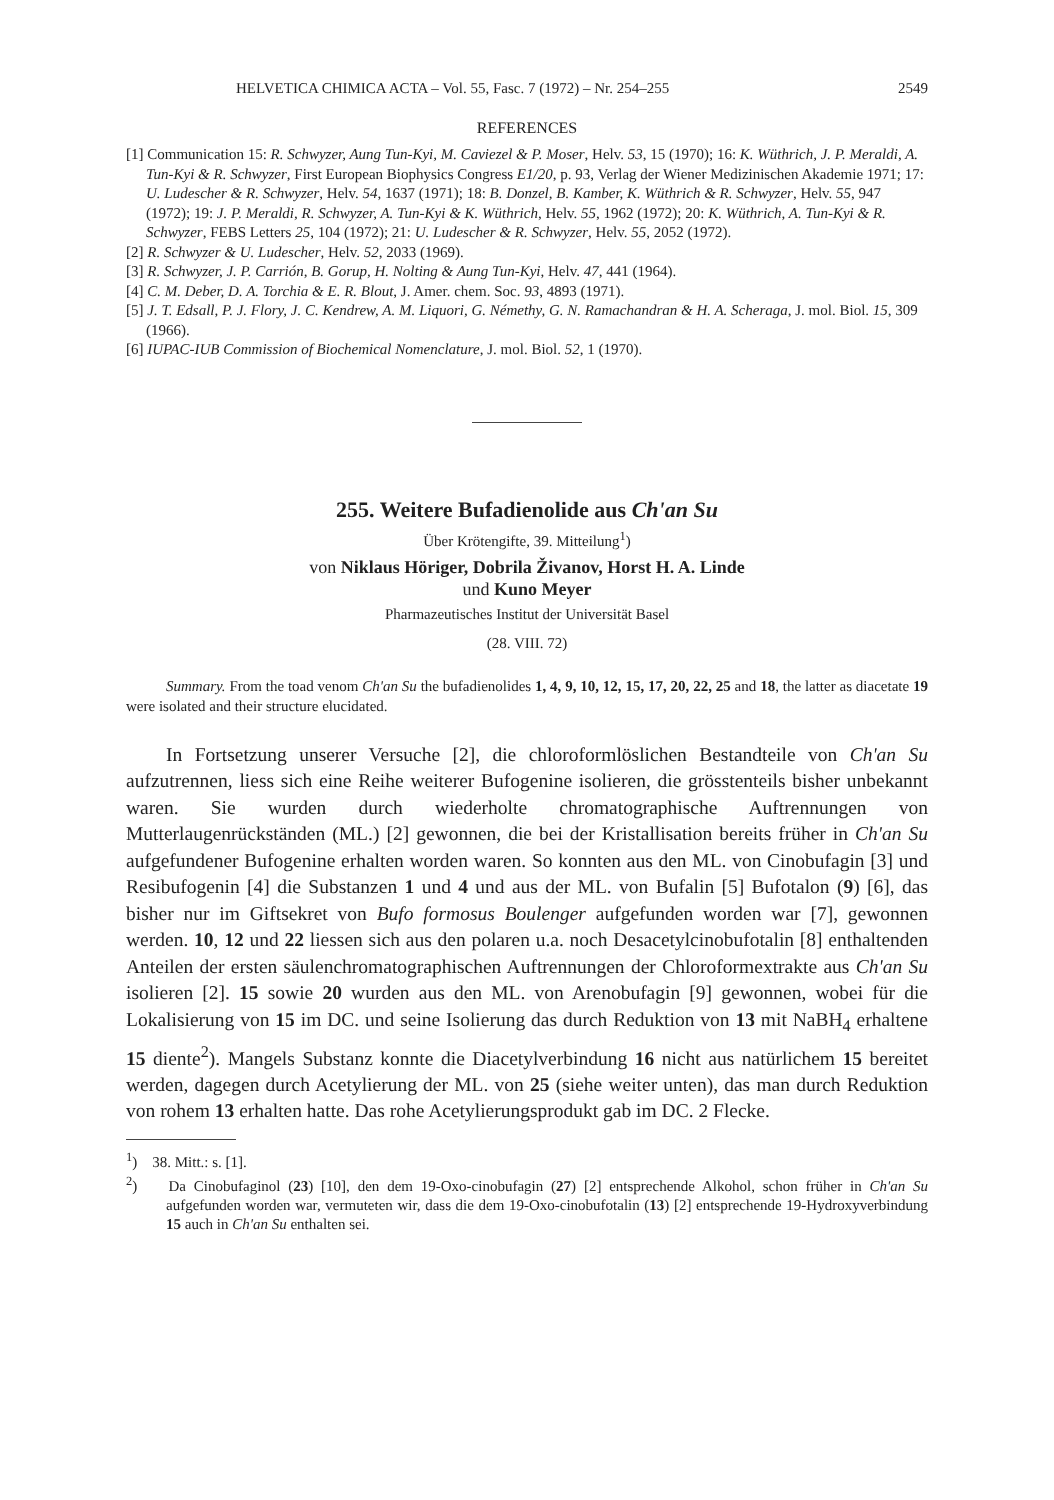HELVETICA CHIMICA ACTA – Vol. 55, Fasc. 7 (1972) – Nr. 254–255 2549
REFERENCES
[1] Communication 15: R. Schwyzer, Aung Tun-Kyi, M. Caviezel & P. Moser, Helv. 53, 15 (1970); 16: K. Wüthrich, J. P. Meraldi, A. Tun-Kyi & R. Schwyzer, First European Biophysics Congress E1/20, p. 93, Verlag der Wiener Medizinischen Akademie 1971; 17: U. Ludescher & R. Schwyzer, Helv. 54, 1637 (1971); 18: B. Donzel, B. Kamber, K. Wüthrich & R. Schwyzer, Helv. 55, 947 (1972); 19: J. P. Meraldi, R. Schwyzer, A. Tun-Kyi & K. Wüthrich, Helv. 55, 1962 (1972); 20: K. Wüthrich, A. Tun-Kyi & R. Schwyzer, FEBS Letters 25, 104 (1972); 21: U. Ludescher & R. Schwyzer, Helv. 55, 2052 (1972).
[2] R. Schwyzer & U. Ludescher, Helv. 52, 2033 (1969).
[3] R. Schwyzer, J. P. Carrión, B. Gorup, H. Nolting & Aung Tun-Kyi, Helv. 47, 441 (1964).
[4] C. M. Deber, D. A. Torchia & E. R. Blout, J. Amer. chem. Soc. 93, 4893 (1971).
[5] J. T. Edsall, P. J. Flory, J. C. Kendrew, A. M. Liquori, G. Némethy, G. N. Ramachandran & H. A. Scheraga, J. mol. Biol. 15, 309 (1966).
[6] IUPAC-IUB Commission of Biochemical Nomenclature, J. mol. Biol. 52, 1 (1970).
255. Weitere Bufadienolide aus Ch'an Su
Über Krötengifte, 39. Mitteilung<sup>1</sup>)
von Niklaus Höriger, Dobrila Živanov, Horst H. A. Linde
und Kuno Meyer
Pharmazeutisches Institut der Universität Basel
(28. VIII. 72)
Summary. From the toad venom Ch'an Su the bufadienolides 1, 4, 9, 10, 12, 15, 17, 20, 22, 25 and 18, the latter as diacetate 19 were isolated and their structure elucidated.
In Fortsetzung unserer Versuche [2], die chloroformlöslichen Bestandteile von Ch'an Su aufzutrennen, liess sich eine Reihe weiterer Bufogenine isolieren, die grösstenteils bisher unbekannt waren. Sie wurden durch wiederholte chromatographische Auftrennungen von Mutterlaugenrückständen (ML.) [2] gewonnen, die bei der Kristallisation bereits früher in Ch'an Su aufgefundener Bufogenine erhalten worden waren. So konnten aus den ML. von Cinobufagin [3] und Resibufogenin [4] die Substanzen 1 und 4 und aus der ML. von Bufalin [5] Bufotalon (9) [6], das bisher nur im Giftsekret von Bufo formosus Boulenger aufgefunden worden war [7], gewonnen werden. 10, 12 und 22 liessen sich aus den polaren u.a. noch Desacetylcinobufotalin [8] enthaltenden Anteilen der ersten säulenchromatographischen Auftrennungen der Chloroformextrakte aus Ch'an Su isolieren [2]. 15 sowie 20 wurden aus den ML. von Arenobufagin [9] gewonnen, wobei für die Lokalisierung von 15 im DC. und seine Isolierung das durch Reduktion von 13 mit NaBH<sub>4</sub> erhaltene 15 diente<sup>2</sup>). Mangels Substanz konnte die Diacetylverbindung 16 nicht aus natürlichem 15 bereitet werden, dagegen durch Acetylierung der ML. von 25 (siehe weiter unten), das man durch Reduktion von rohem 13 erhalten hatte. Das rohe Acetylierungsprodukt gab im DC. 2 Flecke.
<sup>1</sup>) 38. Mitt.: s. [1].
<sup>2</sup>) Da Cinobufaginol (23) [10], den dem 19-Oxo-cinobufagin (27) [2] entsprechende Alkohol, schon früher in Ch'an Su aufgefunden worden war, vermuteten wir, dass die dem 19-Oxo-cinobufotalin (13) [2] entsprechende 19-Hydroxyverbindung 15 auch in Ch'an Su enthalten sei.